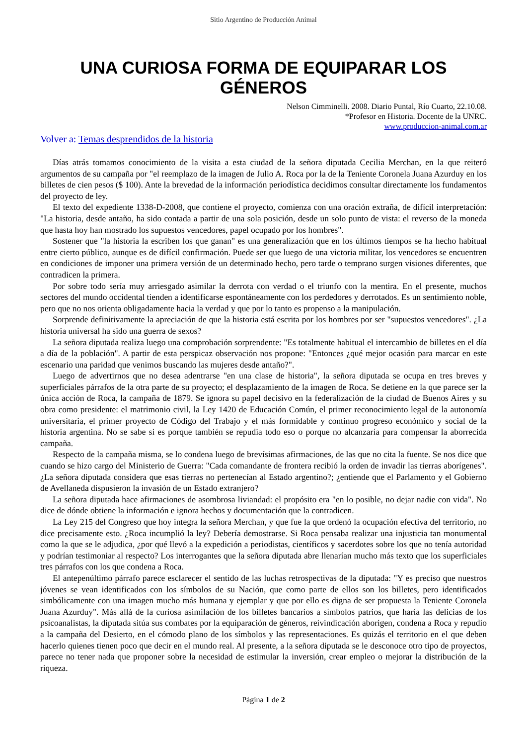Sitio Argentino de Producción Animal
UNA CURIOSA FORMA DE EQUIPARAR LOS GÉNEROS
Nelson Cimminelli. 2008. Diario Puntal, Río Cuarto, 22.10.08.
*Profesor en Historia. Docente de la UNRC.
www.produccion-animal.com.ar
Volver a: Temas desprendidos de la historia
Días atrás tomamos conocimiento de la visita a esta ciudad de la señora diputada Cecilia Merchan, en la que reiteró argumentos de su campaña por "el reemplazo de la imagen de Julio A. Roca por la de la Teniente Coronela Juana Azurduy en los billetes de cien pesos ($ 100). Ante la brevedad de la información periodística decidimos consultar directamente los fundamentos del proyecto de ley.
El texto del expediente 1338-D-2008, que contiene el proyecto, comienza con una oración extraña, de difícil interpretación: "La historia, desde antaño, ha sido contada a partir de una sola posición, desde un solo punto de vista: el reverso de la moneda que hasta hoy han mostrado los supuestos vencedores, papel ocupado por los hombres".
Sostener que "la historia la escriben los que ganan" es una generalización que en los últimos tiempos se ha hecho habitual entre cierto público, aunque es de difícil confirmación. Puede ser que luego de una victoria militar, los vencedores se encuentren en condiciones de imponer una primera versión de un determinado hecho, pero tarde o temprano surgen visiones diferentes, que contradicen la primera.
Por sobre todo sería muy arriesgado asimilar la derrota con verdad o el triunfo con la mentira. En el presente, muchos sectores del mundo occidental tienden a identificarse espontáneamente con los perdedores y derrotados. Es un sentimiento noble, pero que no nos orienta obligadamente hacia la verdad y que por lo tanto es propenso a la manipulación.
Sorprende definitivamente la apreciación de que la historia está escrita por los hombres por ser "supuestos vencedores". ¿La historia universal ha sido una guerra de sexos?
La señora diputada realiza luego una comprobación sorprendente: "Es totalmente habitual el intercambio de billetes en el día a día de la población". A partir de esta perspicaz observación nos propone: "Entonces ¿qué mejor ocasión para marcar en este escenario una paridad que venimos buscando las mujeres desde antaño?".
Luego de advertirnos que no desea adentrarse "en una clase de historia", la señora diputada se ocupa en tres breves y superficiales párrafos de la otra parte de su proyecto; el desplazamiento de la imagen de Roca. Se detiene en la que parece ser la única acción de Roca, la campaña de 1879. Se ignora su papel decisivo en la federalización de la ciudad de Buenos Aires y su obra como presidente: el matrimonio civil, la Ley 1420 de Educación Común, el primer reconocimiento legal de la autonomía universitaria, el primer proyecto de Código del Trabajo y el más formidable y continuo progreso económico y social de la historia argentina. No se sabe si es porque también se repudia todo eso o porque no alcanzaría para compensar la aborrecida campaña.
Respecto de la campaña misma, se lo condena luego de brevísimas afirmaciones, de las que no cita la fuente. Se nos dice que cuando se hizo cargo del Ministerio de Guerra: "Cada comandante de frontera recibió la orden de invadir las tierras aborígenes". ¿La señora diputada considera que esas tierras no pertenecían al Estado argentino?; ¿entiende que el Parlamento y el Gobierno de Avellaneda dispusieron la invasión de un Estado extranjero?
La señora diputada hace afirmaciones de asombrosa liviandad: el propósito era "en lo posible, no dejar nadie con vida". No dice de dónde obtiene la información e ignora hechos y documentación que la contradicen.
La Ley 215 del Congreso que hoy integra la señora Merchan, y que fue la que ordenó la ocupación efectiva del territorio, no dice precisamente esto. ¿Roca incumplió la ley? Debería demostrarse. Si Roca pensaba realizar una injusticia tan monumental como la que se le adjudica, ¿por qué llevó a la expedición a periodistas, científicos y sacerdotes sobre los que no tenía autoridad y podrían testimoniar al respecto? Los interrogantes que la señora diputada abre llenarían mucho más texto que los superficiales tres párrafos con los que condena a Roca.
El antepenúltimo párrafo parece esclarecer el sentido de las luchas retrospectivas de la diputada: "Y es preciso que nuestros jóvenes se vean identificados con los símbolos de su Nación, que como parte de ellos son los billetes, pero identificados simbólicamente con una imagen mucho más humana y ejemplar y que por ello es digna de ser propuesta la Teniente Coronela Juana Azurduy". Más allá de la curiosa asimilación de los billetes bancarios a símbolos patrios, que haría las delicias de los psicoanalistas, la diputada sitúa sus combates por la equiparación de géneros, reivindicación aborigen, condena a Roca y repudio a la campaña del Desierto, en el cómodo plano de los símbolos y las representaciones. Es quizás el territorio en el que deben hacerlo quienes tienen poco que decir en el mundo real. Al presente, a la señora diputada se le desconoce otro tipo de proyectos, parece no tener nada que proponer sobre la necesidad de estimular la inversión, crear empleo o mejorar la distribución de la riqueza.
Página 1 de 2